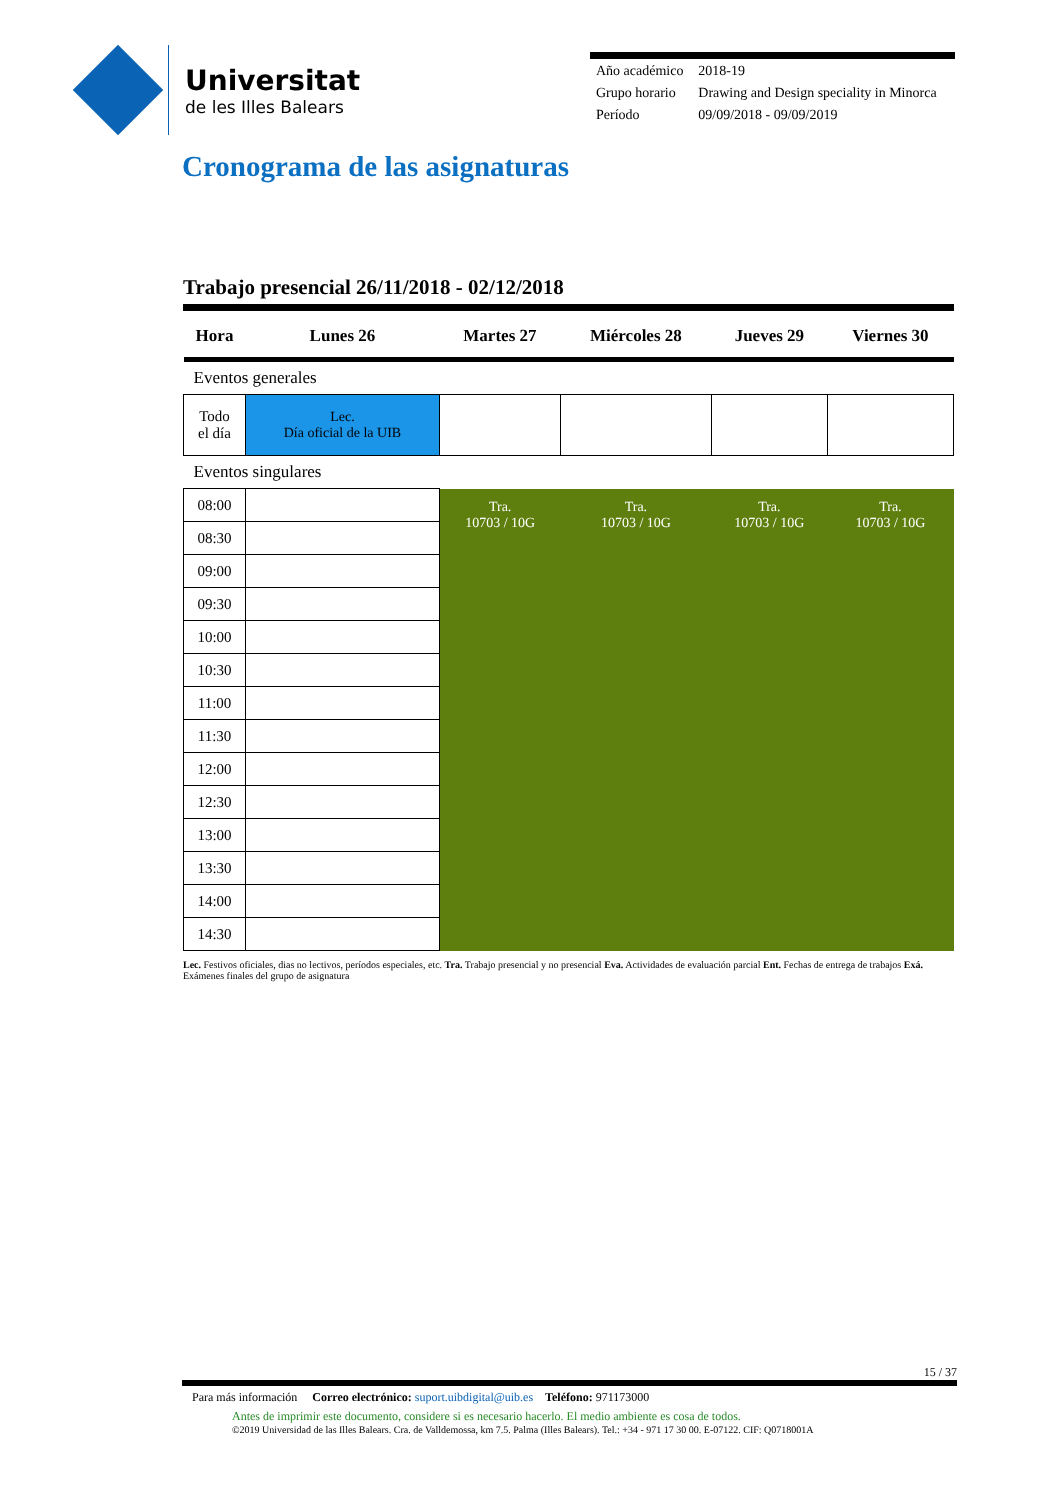Universitat
de les Illes Balears
| Año académico | 2018-19 |
| Grupo horario | Drawing and Design speciality in Minorca |
| Período | 09/09/2018 - 09/09/2019 |
Cronograma de las asignaturas
Trabajo presencial 26/11/2018 - 02/12/2018
| Hora | Lunes 26 | Martes 27 | Miércoles 28 | Jueves 29 | Viernes 30 |
| --- | --- | --- | --- | --- | --- |
| Eventos generales | | | | | |
| Todo el día | Lec. Día oficial de la UIB | | | | |
| Eventos singulares | | | | | |
| 08:00 | | Tra. 10703 / 10G | Tra. 10703 / 10G | Tra. 10703 / 10G | Tra. 10703 / 10G |
| 08:30 | | | | | |
| 09:00 | | | | | |
| 09:30 | | | | | |
| 10:00 | | | | | |
| 10:30 | | | | | |
| 11:00 | | | | | |
| 11:30 | | | | | |
| 12:00 | | | | | |
| 12:30 | | | | | |
| 13:00 | | | | | |
| 13:30 | | | | | |
| 14:00 | | | | | |
| 14:30 | | | | | |
Lec. Festivos oficiales, dias no lectivos, períodos especiales, etc. Tra. Trabajo presencial y no presencial Eva. Actividades de evaluación parcial Ent. Fechas de entrega de trabajos Exá. Exámenes finales del grupo de asignatura
15 / 37
Para más información Correo electrónico: suport.uibdigital@uib.es Teléfono: 971173000
Antes de imprimir este documento, considere si es necesario hacerlo. El medio ambiente es cosa de todos.
©2019 Universidad de las Illes Balears. Cra. de Valldemossa, km 7.5. Palma (Illes Balears). Tel.: +34 - 971 17 30 00. E-07122. CIF: Q0718001A